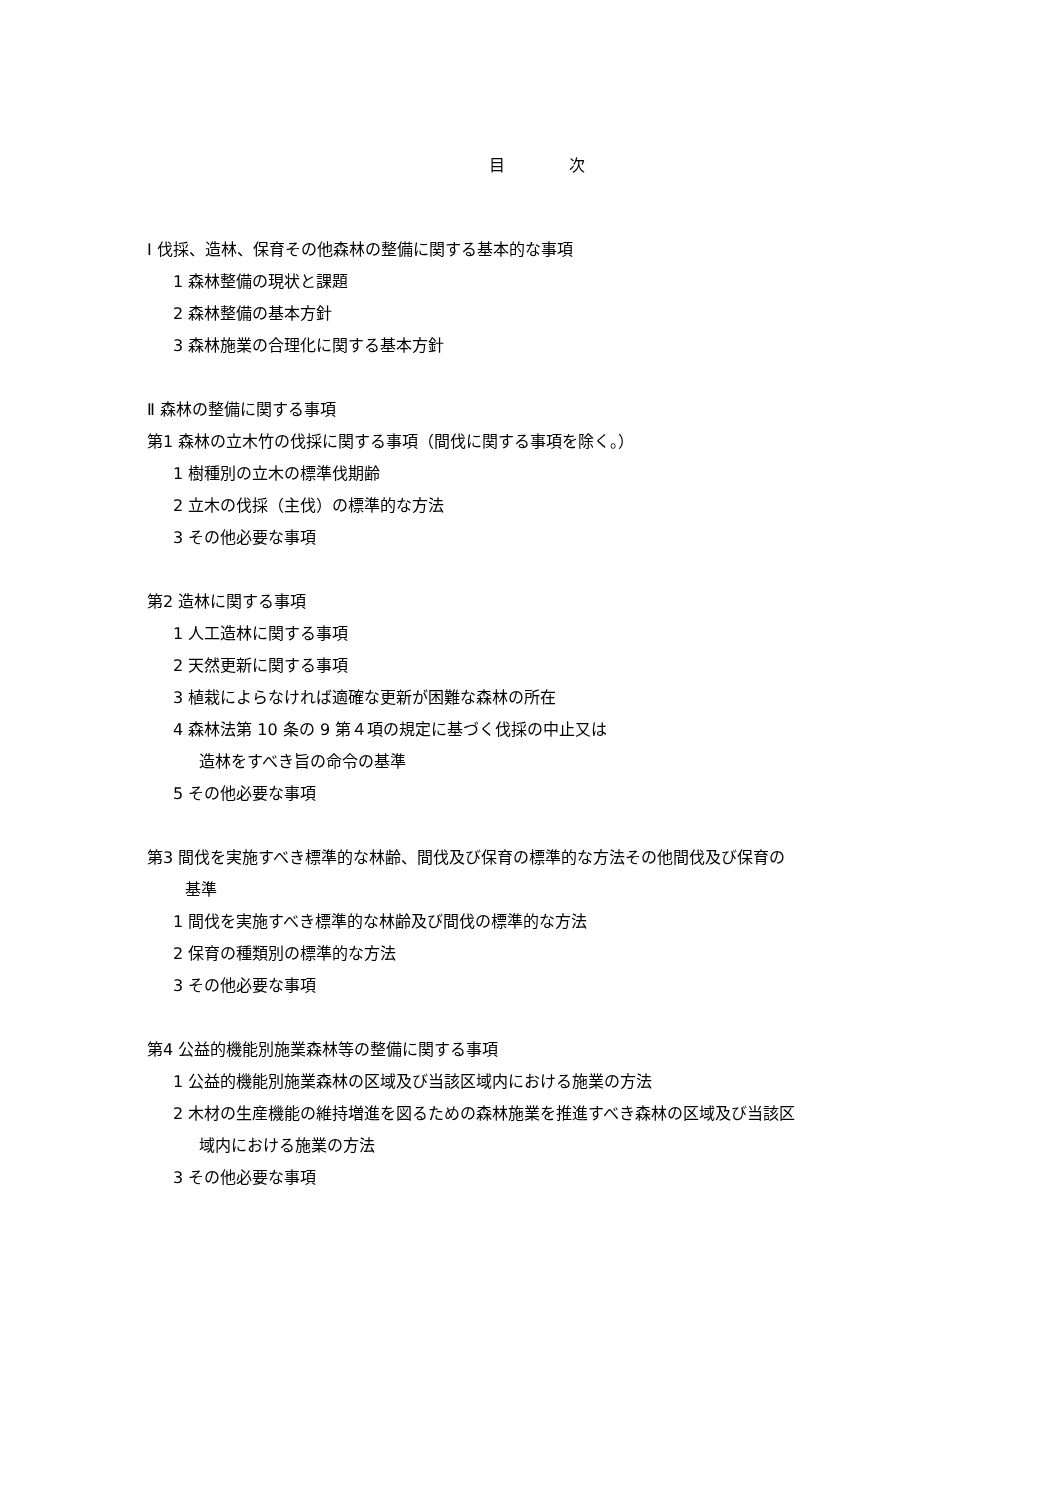目　　　　次
Ⅰ 伐採、造林、保育その他森林の整備に関する基本的な事項
1 森林整備の現状と課題
2 森林整備の基本方針
3 森林施業の合理化に関する基本方針
Ⅱ 森林の整備に関する事項
第1 森林の立木竹の伐採に関する事項（間伐に関する事項を除く。）
1 樹種別の立木の標準伐期齢
2 立木の伐採（主伐）の標準的な方法
3 その他必要な事項
第2 造林に関する事項
1 人工造林に関する事項
2 天然更新に関する事項
3 植栽によらなければ適確な更新が困難な森林の所在
4 森林法第 10 条の 9 第４項の規定に基づく伐採の中止又は
造林をすべき旨の命令の基準
5 その他必要な事項
第3 間伐を実施すべき標準的な林齢、間伐及び保育の標準的な方法その他間伐及び保育の
基準
1 間伐を実施すべき標準的な林齢及び間伐の標準的な方法
2 保育の種類別の標準的な方法
3 その他必要な事項
第4 公益的機能別施業森林等の整備に関する事項
1 公益的機能別施業森林の区域及び当該区域内における施業の方法
2 木材の生産機能の維持増進を図るための森林施業を推進すべき森林の区域及び当該区
域内における施業の方法
3 その他必要な事項